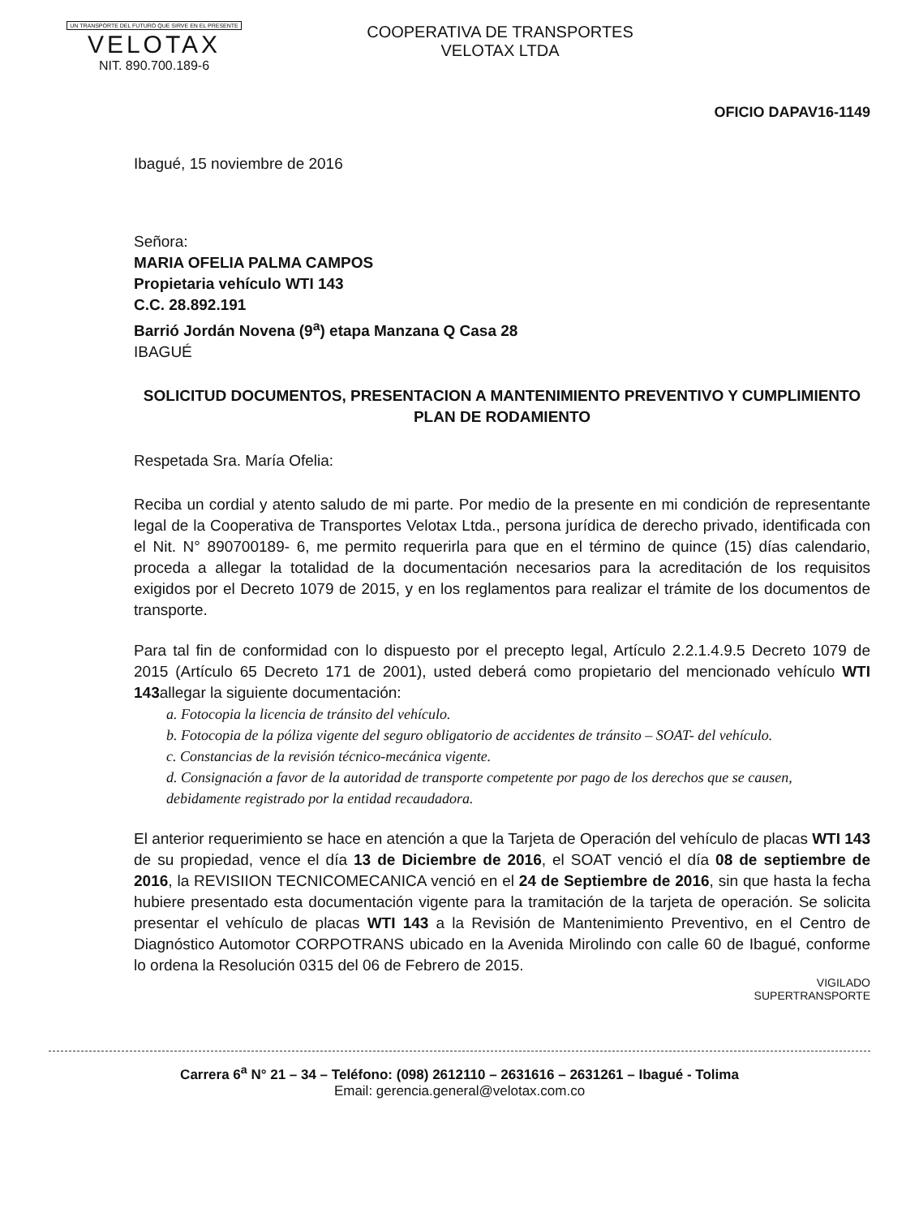UN TRANSPORTE DEL FUTURO QUE SIRVE EN EL PRESENTE
VELOTAX
NIT. 890.700.189-6
COOPERATIVA DE TRANSPORTES
VELOTAX LTDA
OFICIO DAPAV16-1149
Ibagué, 15 noviembre de 2016
Señora:
MARIA OFELIA PALMA CAMPOS
Propietaria vehículo WTI 143
C.C. 28.892.191
Barrió Jordán Novena (9<sup>a</sup>) etapa Manzana Q Casa 28
IBAGUÉ
SOLICITUD DOCUMENTOS, PRESENTACION A MANTENIMIENTO PREVENTIVO Y CUMPLIMIENTO PLAN DE RODAMIENTO
Respetada Sra. María Ofelia:
Reciba un cordial y atento saludo de mi parte. Por medio de la presente en mi condición de representante legal de la Cooperativa de Transportes Velotax Ltda., persona jurídica de derecho privado, identificada con el Nit. N° 890700189- 6, me permito requerirla para que en el término de quince (15) días calendario, proceda a allegar la totalidad de la documentación necesarios para la acreditación de los requisitos exigidos por el Decreto 1079 de 2015, y en los reglamentos para realizar el trámite de los documentos de transporte.
Para tal fin de conformidad con lo dispuesto por el precepto legal, Artículo 2.2.1.4.9.5 Decreto 1079 de 2015 (Artículo 65 Decreto 171 de 2001), usted deberá como propietario del mencionado vehículo WTI 143allegar la siguiente documentación:
a. Fotocopia la licencia de tránsito del vehículo.
b. Fotocopia de la póliza vigente del seguro obligatorio de accidentes de tránsito – SOAT- del vehículo.
c. Constancias de la revisión técnico-mecánica vigente.
d. Consignación a favor de la autoridad de transporte competente por pago de los derechos que se causen, debidamente registrado por la entidad recaudadora.
El anterior requerimiento se hace en atención a que la Tarjeta de Operación del vehículo de placas WTI 143 de su propiedad, vence el día 13 de Diciembre de 2016, el SOAT venció el día 08 de septiembre de 2016, la REVISIION TECNICOMECANICA venció en el 24 de Septiembre de 2016, sin que hasta la fecha hubiere presentado esta documentación vigente para la tramitación de la tarjeta de operación. Se solicita presentar el vehículo de placas WTI 143 a la Revisión de Mantenimiento Preventivo, en el Centro de Diagnóstico Automotor CORPOTRANS ubicado en la Avenida Mirolindo con calle 60 de Ibagué, conforme lo ordena la Resolución 0315 del 06 de Febrero de 2015.
VIGILADO
SUPERTRANSPORTE
Carrera 6<sup>a</sup> N° 21 – 34 – Teléfono: (098) 2612110 – 2631616 – 2631261 – Ibagué - Tolima
Email: gerencia.general@velotax.com.co